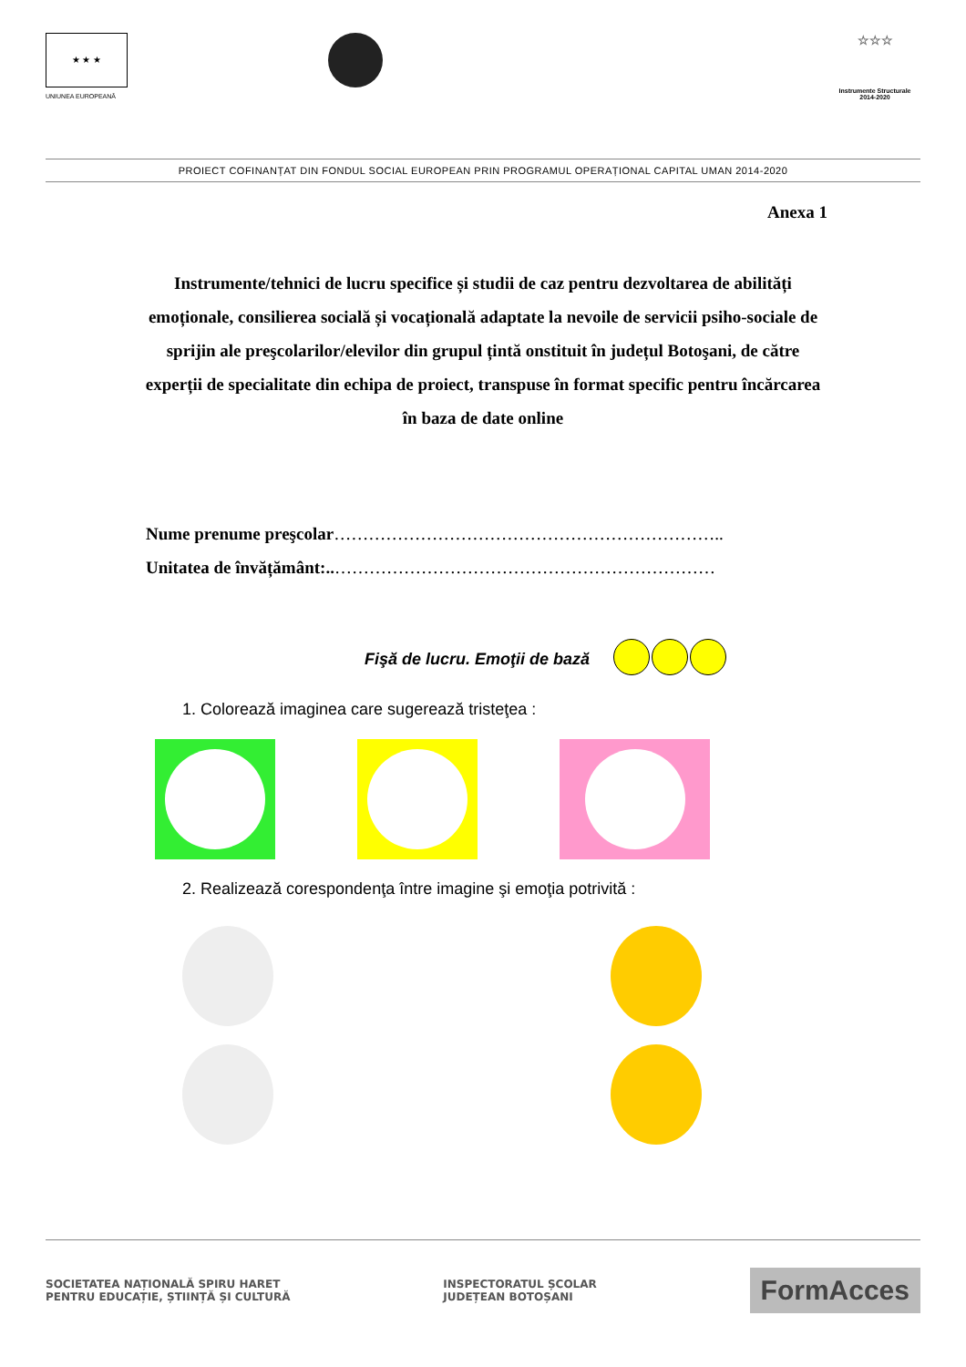★ ★ ★
UNIUNEA EUROPEANĂ
☆☆☆
Instrumente Structurale
2014-2020
PROIECT COFINANȚAT DIN FONDUL SOCIAL EUROPEAN PRIN PROGRAMUL OPERAȚIONAL CAPITAL UMAN 2014-2020
Anexa 1
Instrumente/tehnici de lucru specifice și studii de caz pentru dezvoltarea de abilități emoționale, consilierea socială și vocațională adaptate la nevoile de servicii psiho-sociale de sprijin ale preşcolarilor/elevilor din grupul țintă onstituit în județul Botoşani, de către experții de specialitate din echipa de proiect, transpuse în format specific pentru încărcarea în baza de date online
Nume prenume preşcolar…………………………………………………………..
Unitatea de învățământ:..…………………………………………………………
Fişă de lucru. Emoţii de bază
1. Colorează imaginea care sugerează tristeţea :
2. Realizează corespondenţa între imagine şi emoţia potrivită :
SOCIETATEA NAȚIONALĂ SPIRU HARET
PENTRU EDUCAȚIE, ȘTIINȚĂ ȘI CULTURĂ INSPECTORATUL ȘCOLAR
JUDEȚEAN BOTOȘANI FormAcces